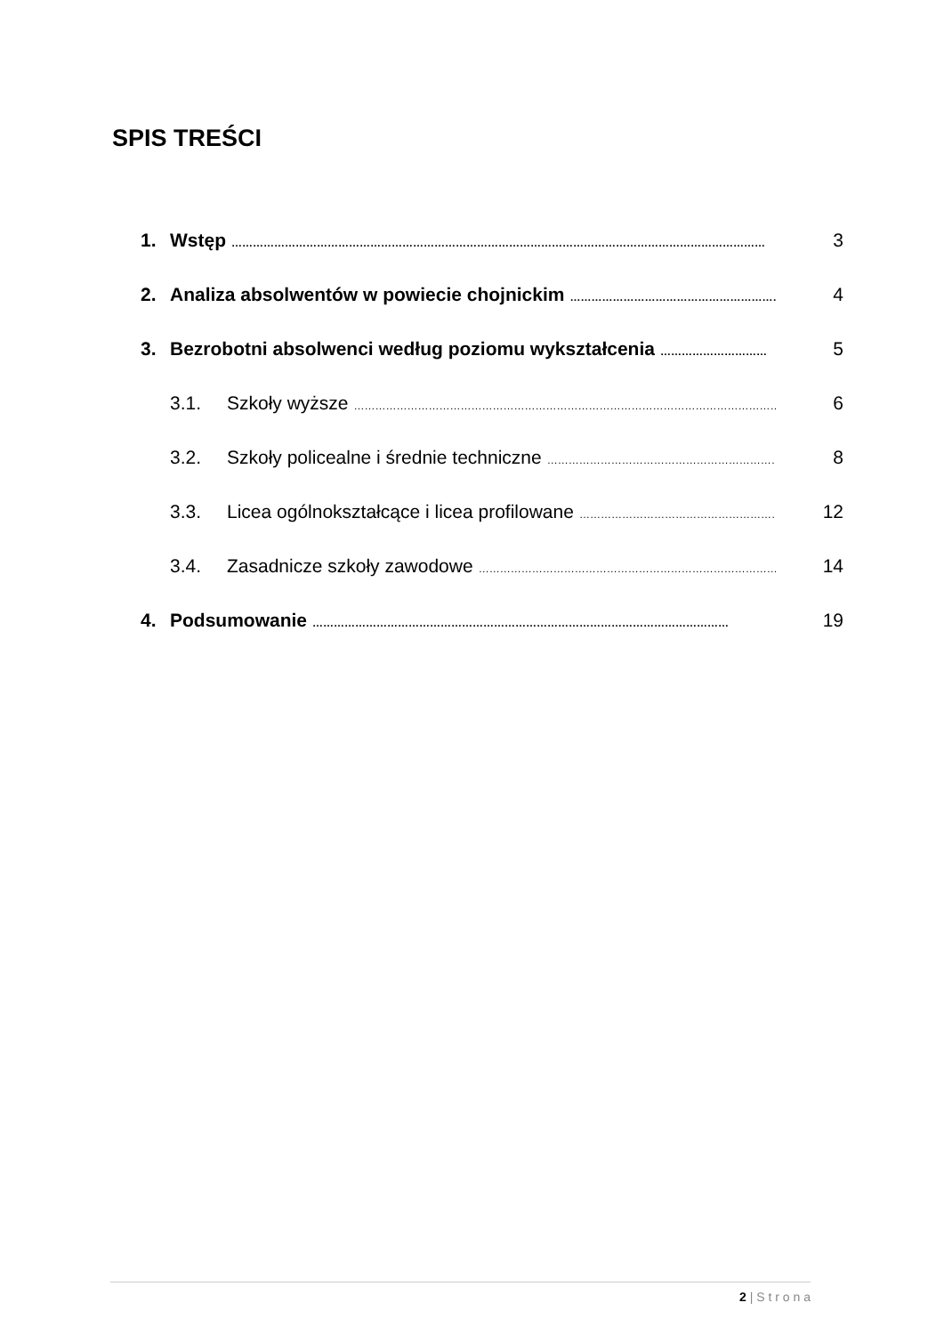SPIS TREŚCI
1. Wstęp …………………………………………………………………………………………………………………………………… 3
2. Analiza absolwentów w powiecie chojnickim …………………………………………………… 4
3. Bezrobotni absolwenci według poziomu wykształcenia ………………………… 5
3.1. Szkoły wyższe ………………………………………………………………………………………………………… 6
3.2. Szkoły policealne i średnie techniczne ………………………………………………………… 8
3.3. Licea ogólnokształcące i licea profilowane ………………………………………………… 12
3.4. Zasadnicze szkoły zawodowe ………………………………………………………………………… 14
4. Podsumowanie ……………………………………………………………………………………………………… 19
2 | S t r o n a